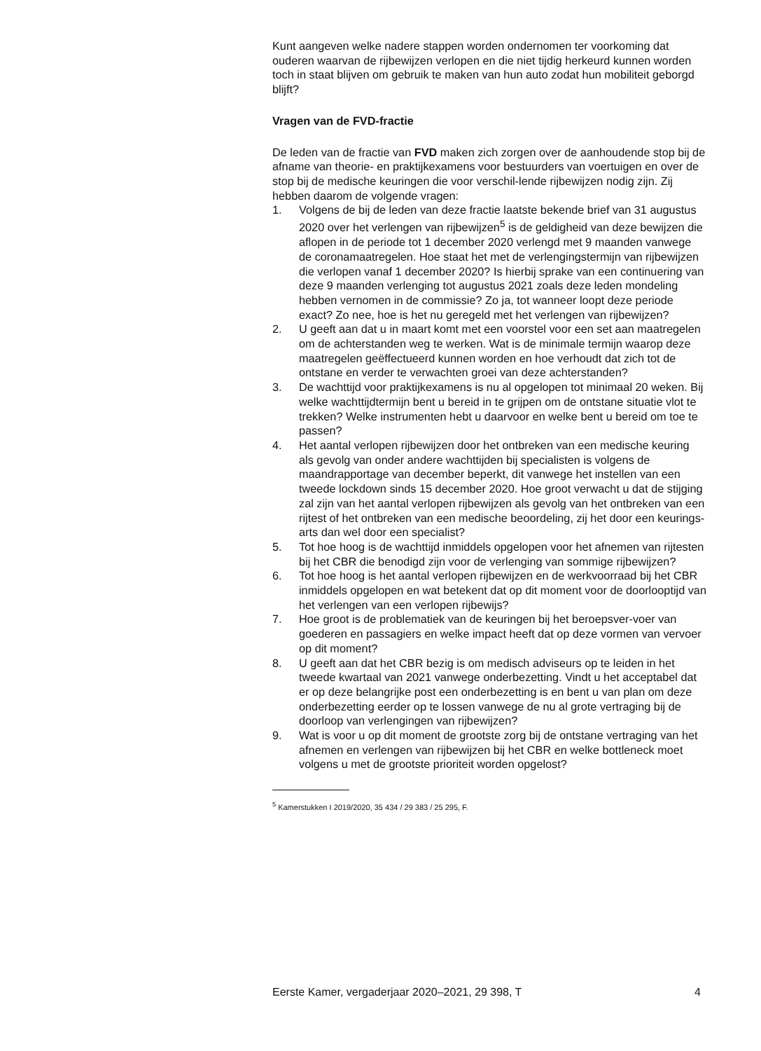Kunt aangeven welke nadere stappen worden ondernomen ter voorkoming dat ouderen waarvan de rijbewijzen verlopen en die niet tijdig herkeurd kunnen worden toch in staat blijven om gebruik te maken van hun auto zodat hun mobiliteit geborgd blijft?
Vragen van de FVD-fractie
De leden van de fractie van FVD maken zich zorgen over de aanhoudende stop bij de afname van theorie- en praktijkexamens voor bestuurders van voertuigen en over de stop bij de medische keuringen die voor verschil-lende rijbewijzen nodig zijn. Zij hebben daarom de volgende vragen:
1. Volgens de bij de leden van deze fractie laatste bekende brief van 31 augustus 2020 over het verlengen van rijbewijzen<sup>5</sup> is de geldigheid van deze bewijzen die aflopen in de periode tot 1 december 2020 verlengd met 9 maanden vanwege de coronamaatregelen. Hoe staat het met de verlengingstermijn van rijbewijzen die verlopen vanaf 1 december 2020? Is hierbij sprake van een continuering van deze 9 maanden verlenging tot augustus 2021 zoals deze leden mondeling hebben vernomen in de commissie? Zo ja, tot wanneer loopt deze periode exact? Zo nee, hoe is het nu geregeld met het verlengen van rijbewijzen?
2. U geeft aan dat u in maart komt met een voorstel voor een set aan maatregelen om de achterstanden weg te werken. Wat is de minimale termijn waarop deze maatregelen geëffectueerd kunnen worden en hoe verhoudt dat zich tot de ontstane en verder te verwachten groei van deze achterstanden?
3. De wachttijd voor praktijkexamens is nu al opgelopen tot minimaal 20 weken. Bij welke wachttijdtermijn bent u bereid in te grijpen om de ontstane situatie vlot te trekken? Welke instrumenten hebt u daarvoor en welke bent u bereid om toe te passen?
4. Het aantal verlopen rijbewijzen door het ontbreken van een medische keuring als gevolg van onder andere wachttijden bij specialisten is volgens de maandrapportage van december beperkt, dit vanwege het instellen van een tweede lockdown sinds 15 december 2020. Hoe groot verwacht u dat de stijging zal zijn van het aantal verlopen rijbewijzen als gevolg van het ontbreken van een rijtest of het ontbreken van een medische beoordeling, zij het door een keurings-arts dan wel door een specialist?
5. Tot hoe hoog is de wachttijd inmiddels opgelopen voor het afnemen van rijtesten bij het CBR die benodigd zijn voor de verlenging van sommige rijbewijzen?
6. Tot hoe hoog is het aantal verlopen rijbewijzen en de werkvoorraad bij het CBR inmiddels opgelopen en wat betekent dat op dit moment voor de doorlooptijd van het verlengen van een verlopen rijbewijs?
7. Hoe groot is de problematiek van de keuringen bij het beroepsver-voer van goederen en passagiers en welke impact heeft dat op deze vormen van vervoer op dit moment?
8. U geeft aan dat het CBR bezig is om medisch adviseurs op te leiden in het tweede kwartaal van 2021 vanwege onderbezetting. Vindt u het acceptabel dat er op deze belangrijke post een onderbezetting is en bent u van plan om deze onderbezetting eerder op te lossen vanwege de nu al grote vertraging bij de doorloop van verlengingen van rijbewijzen?
9. Wat is voor u op dit moment de grootste zorg bij de ontstane vertraging van het afnemen en verlengen van rijbewijzen bij het CBR en welke bottleneck moet volgens u met de grootste prioriteit worden opgelost?
<sup>5</sup> Kamerstukken I 2019/2020, 35 434 / 29 383 / 25 295, F.
Eerste Kamer, vergaderjaar 2020–2021, 29 398, T 4